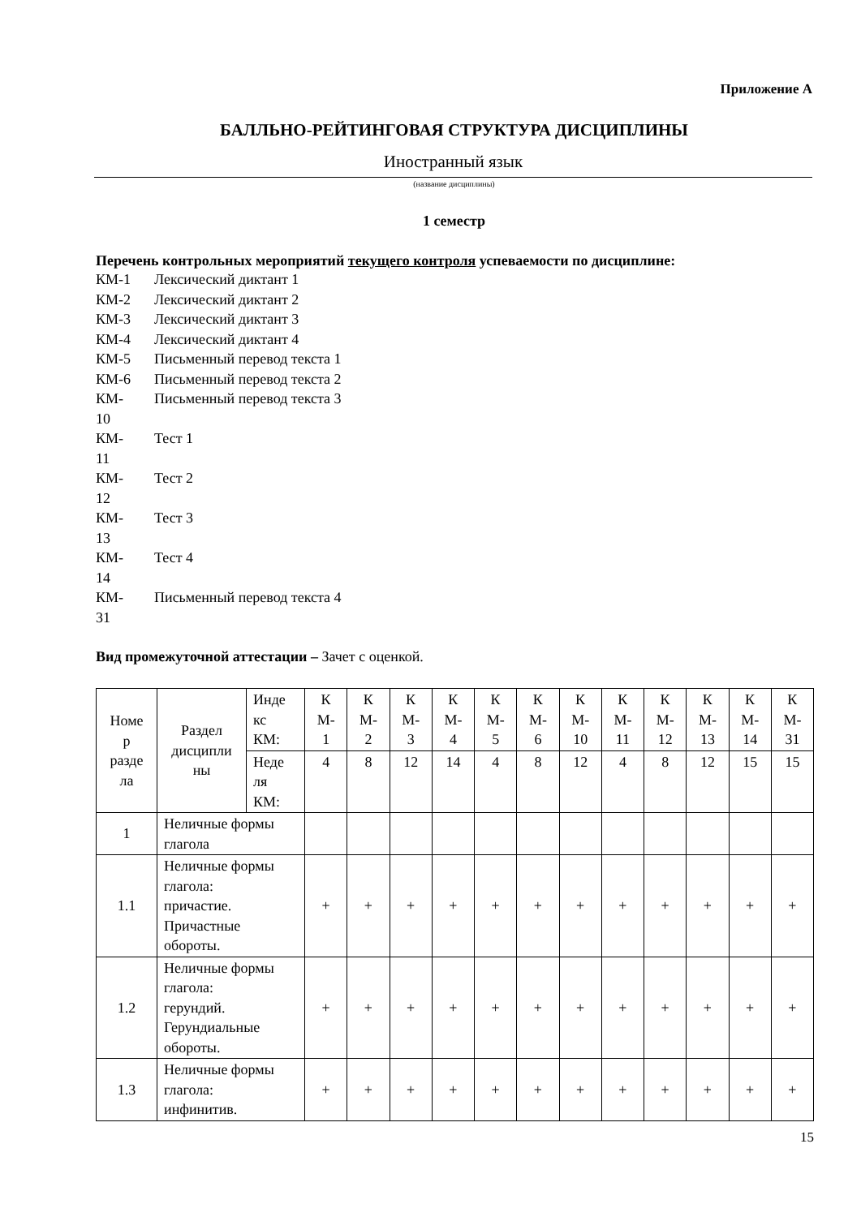Приложение А
БАЛЛЬНО-РЕЙТИНГОВАЯ СТРУКТУРА ДИСЦИПЛИНЫ
Иностранный язык
(название дисциплины)
1 семестр
Перечень контрольных мероприятий текущего контроля успеваемости по дисциплине:
КМ-1 Лексический диктант 1
КМ-2 Лексический диктант 2
КМ-3 Лексический диктант 3
КМ-4 Лексический диктант 4
КМ-5 Письменный перевод текста 1
КМ-6 Письменный перевод текста 2
КМ-
10 Письменный перевод текста 3
КМ-
11 Тест 1
КМ-
12 Тест 2
КМ-
13 Тест 3
КМ-
14 Тест 4
КМ-
31 Письменный перевод текста 4
Вид промежуточной аттестации – Зачет с оценкой.
| Номе р разде ла | Раздел дисципли ны | Инде кс КМ: | К М- 1 | К М- 2 | К М- 3 | К М- 4 | К М- 5 | К М- 6 | К М- 10 | К М- 11 | К М- 12 | К М- 13 | К М- 14 | К М- 31 |
| | | Неде ля КМ: | 4 | 8 | 12 | 14 | 4 | 8 | 12 | 4 | 8 | 12 | 15 | 15 |
| 1 | Неличные формы глагола | | | | | | | | | | | | | |
| 1.1 | Неличные формы глагола: причастие. Причастные обороты. | | + | + | + | + | + | + | + | + | + | + | + | + |
| 1.2 | Неличные формы глагола: герундий. Герундиальные обороты. | | + | + | + | + | + | + | + | + | + | + | + | + |
| 1.3 | Неличные формы глагола: инфинитив. | | + | + | + | + | + | + | + | + | + | + | + | + |
15